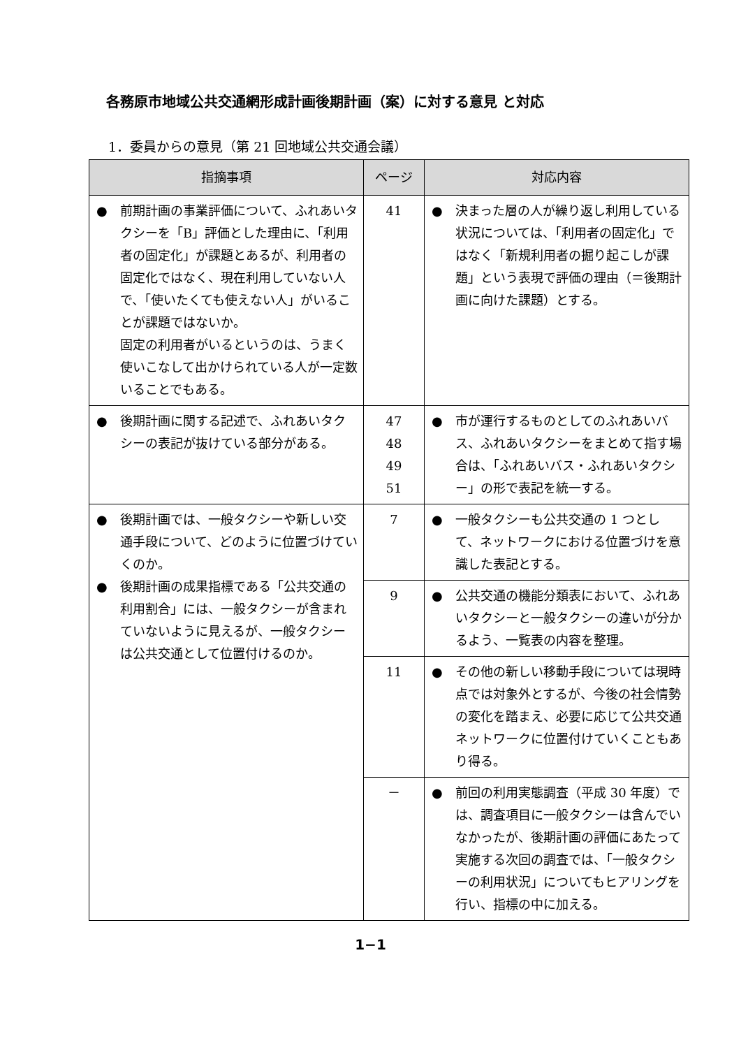各務原市地域公共交通網形成計画後期計画（案）に対する意見 と対応
1．委員からの意見（第 21 回地域公共交通会議）
| 指摘事項 | ページ | 対応内容 |
| --- | --- | --- |
| ● 前期計画の事業評価について、ふれあいタクシーを「B」評価とした理由に、「利用者の固定化」が課題とあるが、利用者の固定化ではなく、現在利用していない人で、「使いたくても使えない人」がいることが課題ではないか。 固定の利用者がいるというのは、うまく使いこなして出かけられている人が一定数いることでもある。 | 41 | ● 決まった層の人が繰り返し利用している状況については、「利用者の固定化」ではなく「新規利用者の掘り起こしが課題」という表現で評価の理由（＝後期計画に向けた課題）とする。 |
| ● 後期計画に関する記述で、ふれあいタクシーの表記が抜けている部分がある。 | 47 48 49 51 | ● 市が運行するものとしてのふれあいバス、ふれあいタクシーをまとめて指す場合は、「ふれあいバス・ふれあいタクシー」の形で表記を統一する。 |
| ● 後期計画では、一般タクシーや新しい交通手段について、どのように位置づけていくのか。 ● 後期計画の成果指標である「公共交通の利用割合」には、一般タクシーが含まれていないように見えるが、一般タクシーは公共交通として位置付けるのか。 | 7 | ● 一般タクシーも公共交通の 1 つとして、ネットワークにおける位置づけを意識した表記とする。 |
| | 9 | ● 公共交通の機能分類表において、ふれあいタクシーと一般タクシーの違いが分かるよう、一覧表の内容を整理。 |
| | 11 | ● その他の新しい移動手段については現時点では対象外とするが、今後の社会情勢の変化を踏まえ、必要に応じて公共交通ネットワークに位置付けていくこともあり得る。 |
| | － | ● 前回の利用実態調査（平成 30 年度）では、調査項目に一般タクシーは含んでいなかったが、後期計画の評価にあたって実施する次回の調査では、「一般タクシーの利用状況」についてもヒアリングを行い、指標の中に加える。 |
1−1